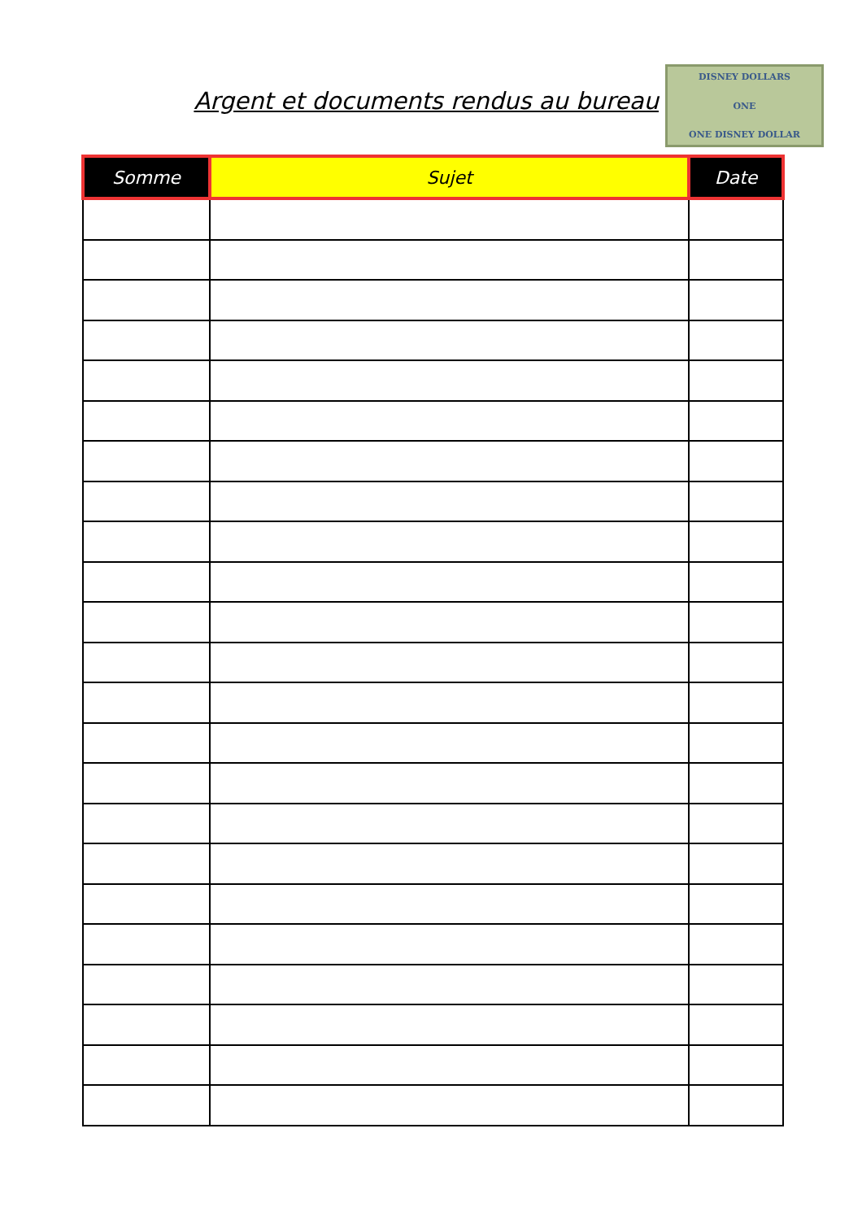Argent et documents rendus au bureau
DISNEY DOLLARS
ONE
ONE DISNEY DOLLAR
| Somme | Sujet | Date |
| --- | --- | --- |